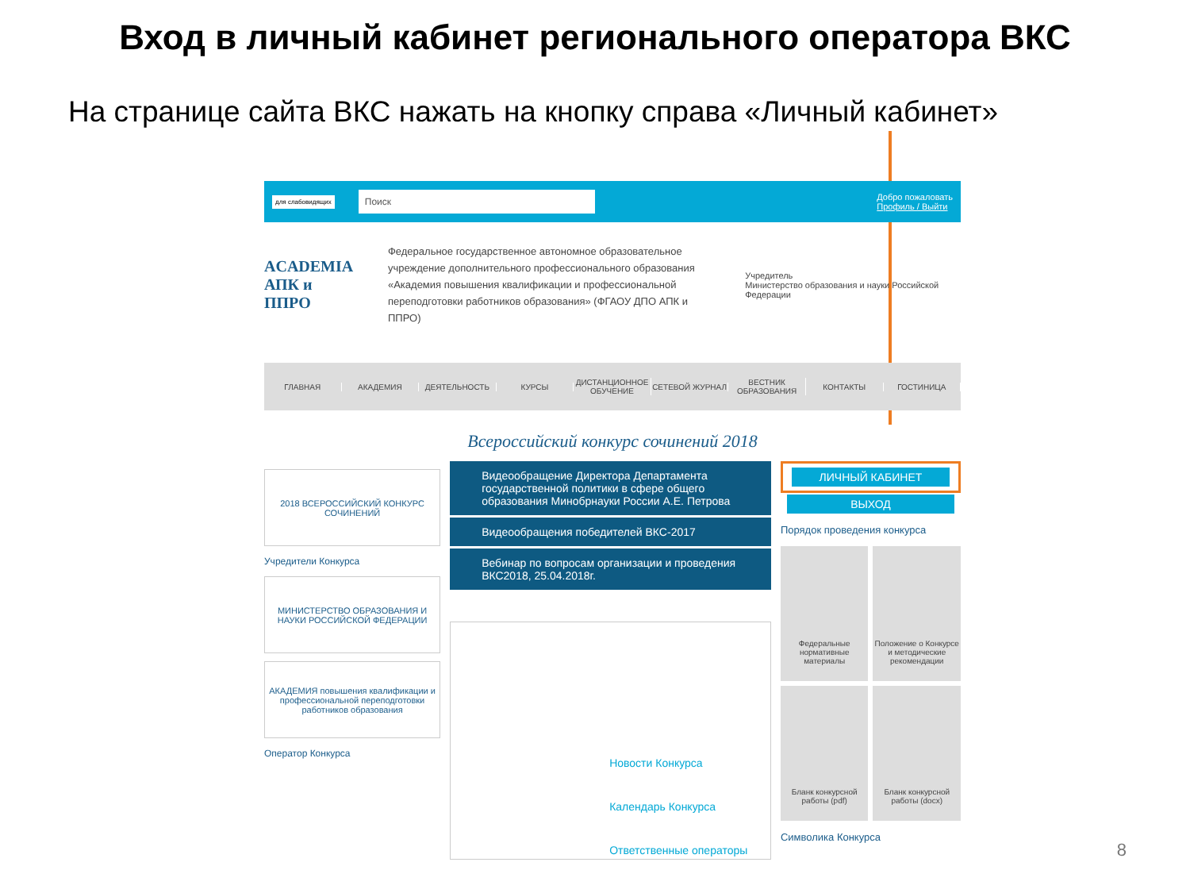Вход в личный кабинет регионального оператора ВКС
На странице сайта ВКС нажать на кнопку справа «Личный кабинет»
для слабовидящих
Поиск
Добро пожаловать
Профиль / Выйти
ACADEMIA
АПК и ППРО
Федеральное государственное автономное образовательное учреждение дополнительного профессионального образования «Академия повышения квалификации и профессиональной переподготовки работников образования» (ФГАОУ ДПО АПК и ППРО)
Учредитель
Министерство образования и науки Российской Федерации
ГЛАВНАЯ АКАДЕМИЯ ДЕЯТЕЛЬНОСТЬ КУРСЫ ДИСТАНЦИОННОЕ ОБУЧЕНИЕ СЕТЕВОЙ ЖУРНАЛ ВЕСТНИК ОБРАЗОВАНИЯ КОНТАКТЫ ГОСТИНИЦА
Всероссийский конкурс сочинений 2018
2018 ВСЕРОССИЙСКИЙ КОНКУРС СОЧИНЕНИЙ
Учредители Конкурса
МИНИСТЕРСТВО ОБРАЗОВАНИЯ И НАУКИ РОССИЙСКОЙ ФЕДЕРАЦИИ
АКАДЕМИЯ повышения квалификации и профессиональной переподготовки работников образования
Оператор Конкурса
Видеообращение Директора Департамента государственной политики в сфере общего образования Минобрнауки России А.Е. Петрова
Видеообращения победителей ВКС-2017
Вебинар по вопросам организации и проведения ВКС2018, 25.04.2018г.
Новости Конкурса
Календарь Конкурса
Ответственные операторы
ЛИЧНЫЙ КАБИНЕТ
ВЫХОД
Порядок проведения конкурса
Федеральные нормативные материалы
Положение о Конкурсе и методические рекомендации
Бланк конкурсной работы (pdf)
Бланк конкурсной работы (docx)
Символика Конкурса
8